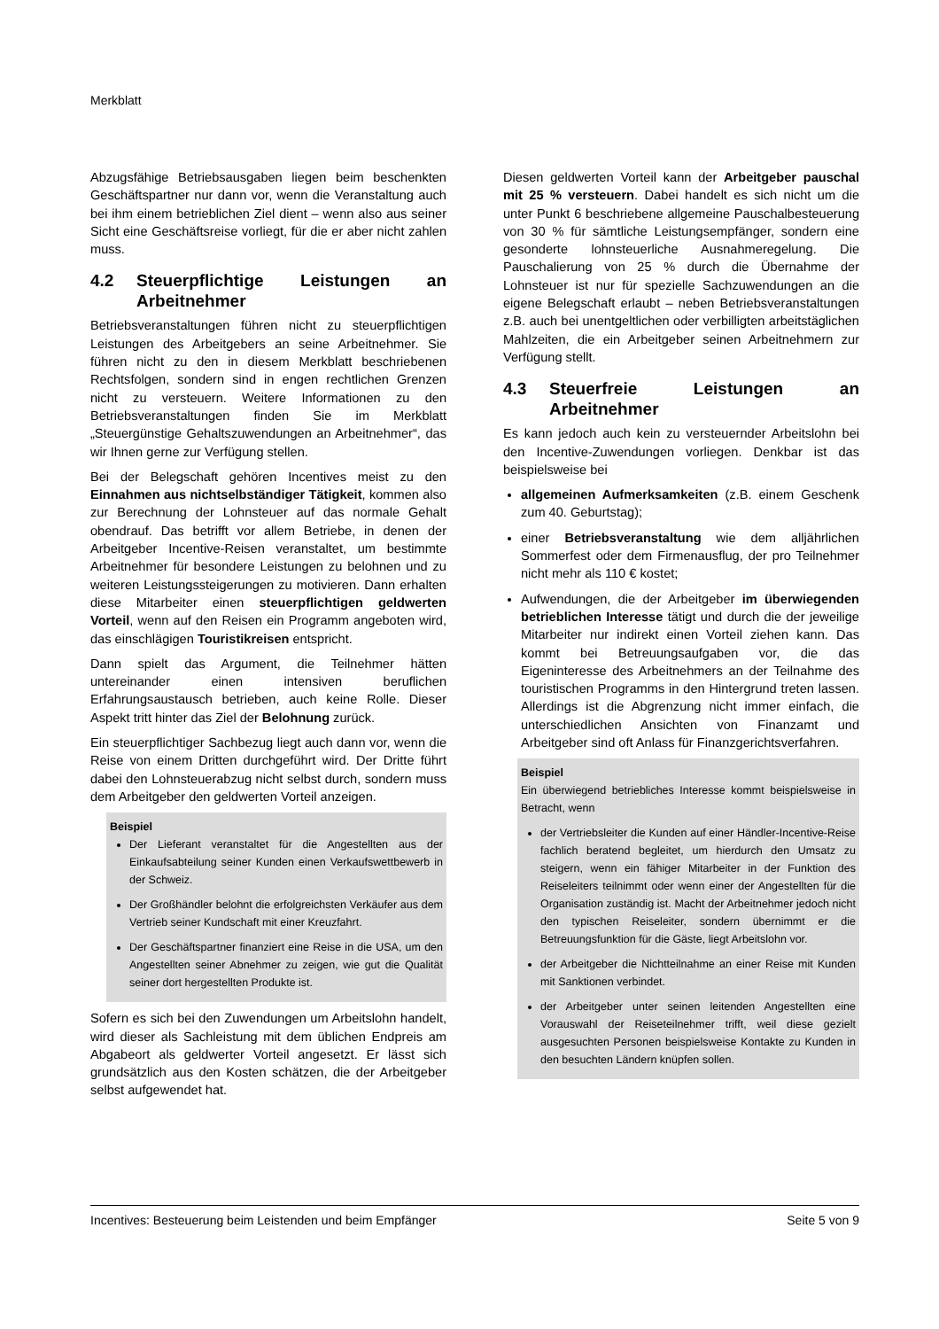Merkblatt
Abzugsfähige Betriebsausgaben liegen beim beschenkten Geschäftspartner nur dann vor, wenn die Veranstaltung auch bei ihm einem betrieblichen Ziel dient – wenn also aus seiner Sicht eine Geschäftsreise vorliegt, für die er aber nicht zahlen muss.
4.2 Steuerpflichtige Leistungen an Arbeitnehmer
Betriebsveranstaltungen führen nicht zu steuerpflichtigen Leistungen des Arbeitgebers an seine Arbeitnehmer. Sie führen nicht zu den in diesem Merkblatt beschriebenen Rechtsfolgen, sondern sind in engen rechtlichen Grenzen nicht zu versteuern. Weitere Informationen zu den Betriebsveranstaltungen finden Sie im Merkblatt „Steuergünstige Gehaltszuwendungen an Arbeitnehmer“, das wir Ihnen gerne zur Verfügung stellen.
Bei der Belegschaft gehören Incentives meist zu den Einnahmen aus nichtselbständiger Tätigkeit, kommen also zur Berechnung der Lohnsteuer auf das normale Gehalt obendrauf. Das betrifft vor allem Betriebe, in denen der Arbeitgeber Incentive-Reisen veranstaltet, um bestimmte Arbeitnehmer für besondere Leistungen zu belohnen und zu weiteren Leistungssteigerungen zu motivieren. Dann erhalten diese Mitarbeiter einen steuerpflichtigen geldwerten Vorteil, wenn auf den Reisen ein Programm angeboten wird, das einschlägigen Touristikreisen entspricht.
Dann spielt das Argument, die Teilnehmer hätten untereinander einen intensiven beruflichen Erfahrungsaustausch betrieben, auch keine Rolle. Dieser Aspekt tritt hinter das Ziel der Belohnung zurück.
Ein steuerpflichtiger Sachbezug liegt auch dann vor, wenn die Reise von einem Dritten durchgeführt wird. Der Dritte führt dabei den Lohnsteuerabzug nicht selbst durch, sondern muss dem Arbeitgeber den geldwerten Vorteil anzeigen.
Beispiel
Der Lieferant veranstaltet für die Angestellten aus der Einkaufsabteilung seiner Kunden einen Verkaufswettbewerb in der Schweiz.
Der Großhändler belohnt die erfolgreichsten Verkäufer aus dem Vertrieb seiner Kundschaft mit einer Kreuzfahrt.
Der Geschäftspartner finanziert eine Reise in die USA, um den Angestellten seiner Abnehmer zu zeigen, wie gut die Qualität seiner dort hergestellten Produkte ist.
Sofern es sich bei den Zuwendungen um Arbeitslohn handelt, wird dieser als Sachleistung mit dem üblichen Endpreis am Abgabeort als geldwerter Vorteil angesetzt. Er lässt sich grundsätzlich aus den Kosten schätzen, die der Arbeitgeber selbst aufgewendet hat.
Diesen geldwerten Vorteil kann der Arbeitgeber pauschal mit 25 % versteuern. Dabei handelt es sich nicht um die unter Punkt 6 beschriebene allgemeine Pauschalbesteuerung von 30 % für sämtliche Leistungsempfänger, sondern eine gesonderte lohnsteuerliche Ausnahmeregelung. Die Pauschalierung von 25 % durch die Übernahme der Lohnsteuer ist nur für spezielle Sachzuwendungen an die eigene Belegschaft erlaubt – neben Betriebsveranstaltungen z.B. auch bei unentgeltlichen oder verbilligten arbeitstäglichen Mahlzeiten, die ein Arbeitgeber seinen Arbeitnehmern zur Verfügung stellt.
4.3 Steuerfreie Leistungen an Arbeitnehmer
Es kann jedoch auch kein zu versteuernder Arbeitslohn bei den Incentive-Zuwendungen vorliegen. Denkbar ist das beispielsweise bei
allgemeinen Aufmerksamkeiten (z.B. einem Geschenk zum 40. Geburtstag);
einer Betriebsveranstaltung wie dem alljährlichen Sommerfest oder dem Firmenausflug, der pro Teilnehmer nicht mehr als 110 € kostet;
Aufwendungen, die der Arbeitgeber im überwiegenden betrieblichen Interesse tätigt und durch die der jeweilige Mitarbeiter nur indirekt einen Vorteil ziehen kann. Das kommt bei Betreuungsaufgaben vor, die das Eigeninteresse des Arbeitnehmers an der Teilnahme des touristischen Programms in den Hintergrund treten lassen. Allerdings ist die Abgrenzung nicht immer einfach, die unterschiedlichen Ansichten von Finanzamt und Arbeitgeber sind oft Anlass für Finanzgerichtsverfahren.
Beispiel
Ein überwiegend betriebliches Interesse kommt beispielsweise in Betracht, wenn
der Vertriebsleiter die Kunden auf einer Händler-Incentive-Reise fachlich beratend begleitet, um hierdurch den Umsatz zu steigern, wenn ein fähiger Mitarbeiter in der Funktion des Reiseleiters teilnimmt oder wenn einer der Angestellten für die Organisation zuständig ist. Macht der Arbeitnehmer jedoch nicht den typischen Reiseleiter, sondern übernimmt er die Betreuungsfunktion für die Gäste, liegt Arbeitslohn vor.
der Arbeitgeber die Nichtteilnahme an einer Reise mit Kunden mit Sanktionen verbindet.
der Arbeitgeber unter seinen leitenden Angestellten eine Vorauswahl der Reiseteilnehmer trifft, weil diese gezielt ausgesuchten Personen beispielsweise Kontakte zu Kunden in den besuchten Ländern knüpfen sollen.
Incentives: Besteuerung beim Leistenden und beim Empfänger Seite 5 von 9